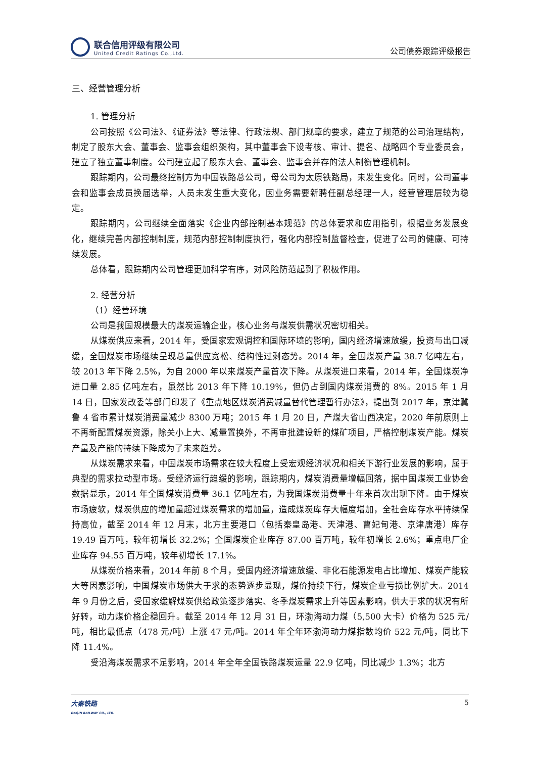联合信用评级有限公司
United Credit Ratings Co.,Ltd.
公司债券跟踪评级报告
三、经营管理分析
1. 管理分析
公司按照《公司法》、《证券法》等法律、行政法规、部门规章的要求，建立了规范的公司治理结构，制定了股东大会、董事会、监事会组织架构，其中董事会下设考核、审计、提名、战略四个专业委员会，建立了独立董事制度。公司建立起了股东大会、董事会、监事会并存的法人制衡管理机制。
跟踪期内，公司最终控制方为中国铁路总公司，母公司为太原铁路局，未发生变化。同时，公司董事会和监事会成员换届选举，人员未发生重大变化，因业务需要新聘任副总经理一人，经营管理层较为稳定。
跟踪期内，公司继续全面落实《企业内部控制基本规范》的总体要求和应用指引，根据业务发展变化，继续完善内部控制制度，规范内部控制制度执行，强化内部控制监督检查，促进了公司的健康、可持续发展。
总体看，跟踪期内公司管理更加科学有序，对风险防范起到了积极作用。
2. 经营分析
（1）经营环境
公司是我国规模最大的煤炭运输企业，核心业务与煤炭供需状况密切相关。
从煤炭供应来看，2014 年，受国家宏观调控和国际环境的影响，国内经济增速放缓，投资与出口减缓，全国煤炭市场继续呈现总量供应宽松、结构性过剩态势。2014 年，全国煤炭产量 38.7 亿吨左右，较 2013 年下降 2.5%，为自 2000 年以来煤炭产量首次下降。从煤炭进口来看，2014 年，全国煤炭净进口量 2.85 亿吨左右，虽然比 2013 年下降 10.19%，但仍占到国内煤炭消费的 8%。2015 年 1 月 14 日，国家发改委等部门印发了《重点地区煤炭消费减量替代管理暂行办法》，提出到 2017 年，京津冀鲁 4 省市累计煤炭消费量减少 8300 万吨；2015 年 1 月 20 日，产煤大省山西决定，2020 年前原则上不再新配置煤炭资源，除关小上大、减量置换外，不再审批建设新的煤矿项目，严格控制煤炭产能。煤炭产量及产能的持续下降成为了未来趋势。
从煤炭需求来看，中国煤炭市场需求在较大程度上受宏观经济状况和相关下游行业发展的影响，属于典型的需求拉动型市场。受经济运行趋缓的影响，跟踪期内，煤炭消费量增幅回落，据中国煤炭工业协会数据显示，2014 年全国煤炭消费量 36.1 亿吨左右，为我国煤炭消费量十年来首次出现下降。由于煤炭市场疲软，煤炭供应的增加量超过煤炭需求的增加量，造成煤炭库存大幅度增加，全社会库存水平持续保持高位，截至 2014 年 12 月末，北方主要港口（包括秦皇岛港、天津港、曹妃甸港、京津唐港）库存 19.49 百万吨，较年初增长 32.2%；全国煤炭企业库存 87.00 百万吨，较年初增长 2.6%；重点电厂企业库存 94.55 百万吨，较年初增长 17.1%。
从煤炭价格来看，2014 年前 8 个月，受国内经济增速放缓、非化石能源发电占比增加、煤炭产能较大等因素影响，中国煤炭市场供大于求的态势逐步显现，煤价持续下行，煤炭企业亏损比例扩大。2014 年 9 月份之后，受国家缓解煤炭供给政策逐步落实、冬季煤炭需求上升等因素影响，供大于求的状况有所好转，动力煤价格企稳回升。截至 2014 年 12 月 31 日，环渤海动力煤（5,500 大卡）价格为 525 元/吨，相比最低点（478 元/吨）上涨 47 元/吨。2014 年全年环渤海动力煤指数均价 522 元/吨，同比下降 11.4%。
受沿海煤炭需求不足影响，2014 年全年全国铁路煤炭运量 22.9 亿吨，同比减少 1.3%；北方
大秦铁路
DAQIN RAILWAY CO., LTD.
5